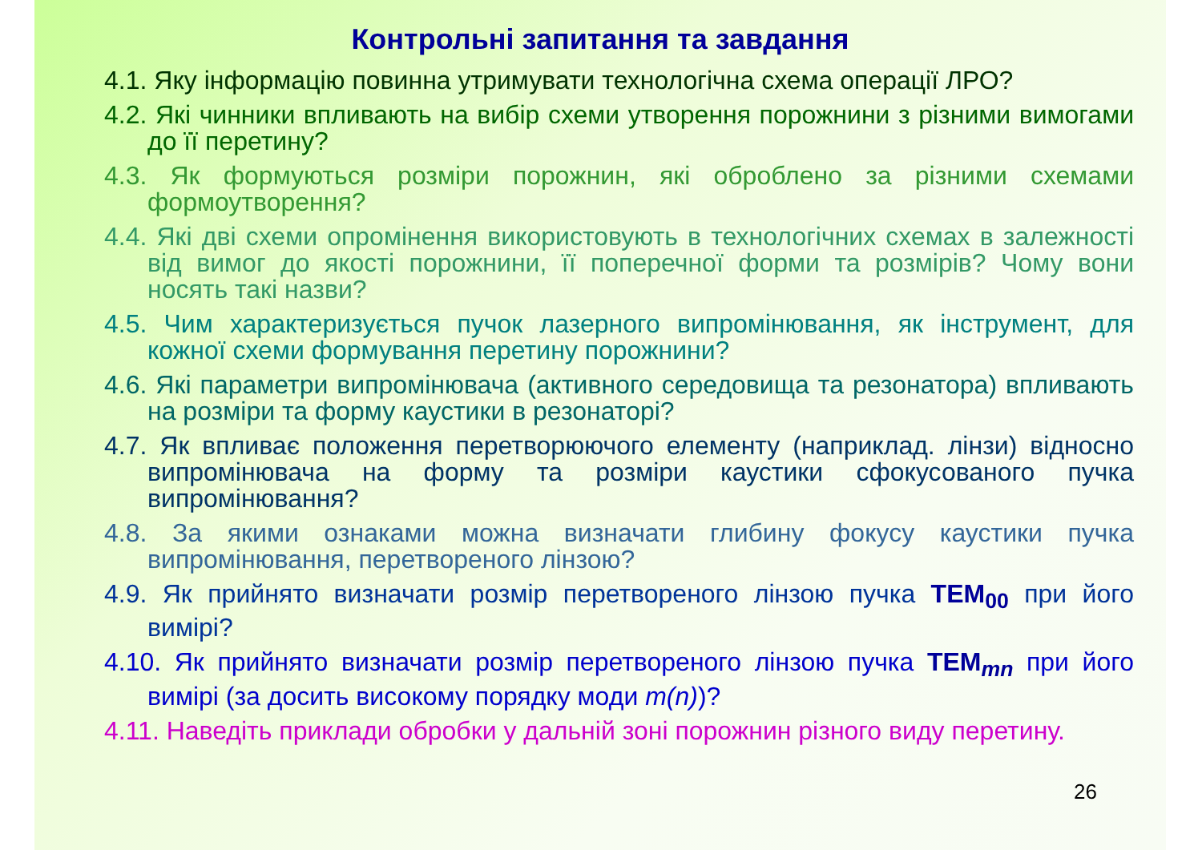Контрольні запитання та завдання
4.1. Яку інформацію повинна утримувати технологічна схема операції ЛРО?
4.2. Які чинники впливають на вибір схеми утворення порожнини з різними вимогами до її перетину?
4.3. Як формуються розміри порожнин, які оброблено за різними схемами формоутворення?
4.4. Які дві схеми опромінення використовують в технологічних схемах в залежності від вимог до якості порожнини, її поперечної форми та розмірів? Чому вони носять такі назви?
4.5. Чим характеризується пучок лазерного випромінювання, як інструмент, для кожної схеми формування перетину порожнини?
4.6. Які параметри випромінювача (активного середовища та резонатора) впливають на розміри та форму каустики в резонаторі?
4.7. Як впливає положення перетворюючого елементу (наприклад. лінзи) відносно випромінювача на форму та розміри каустики сфокусованого пучка випромінювання?
4.8. За якими ознаками можна визначати глибину фокусу каустики пучка випромінювання, перетвореного лінзою?
4.9. Як прийнято визначати розмір перетвореного лінзою пучка TEM<sub>00</sub> при його вимірі?
4.10. Як прийнято визначати розмір перетвореного лінзою пучка TEM<sub>mn</sub> при його вимірі (за досить високому порядку моди m(n))?
4.11. Наведіть приклади обробки у дальній зоні порожнин різного виду перетину.
26